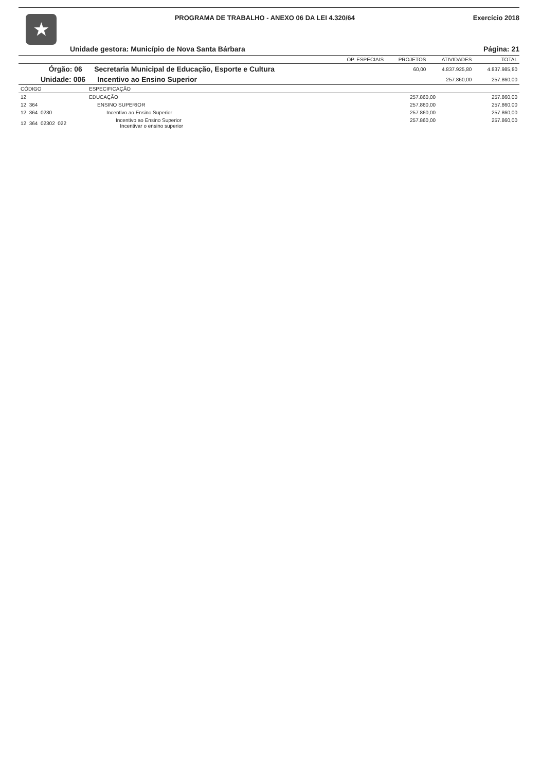★ PROGRAMA DE TRABALHO - ANEXO 06 DA LEI 4.320/64 Exercício 2018
Unidade gestora: Município de Nova Santa Bárbara Página: 21
| | OP. ESPECIAIS | PROJETOS | ATIVIDADES | TOTAL |
| --- | --- | --- | --- | --- |
| Órgão: 06 Secretaria Municipal de Educação, Esporte e Cultura | | 60,00 | 4.837.925,80 | 4.837.985,80 |
| Unidade: 006 Incentivo ao Ensino Superior | | | 257.860,00 | 257.860,00 |
| CÓDIGO | ESPECIFICAÇÃO | | |
| --- | --- | --- | --- |
| 12 | EDUCAÇÃO | 257.860,00 | 257.860,00 |
| 12 364 | ENSINO SUPERIOR | 257.860,00 | 257.860,00 |
| 12 364 0230 | Incentivo ao Ensino Superior | 257.860,00 | 257.860,00 |
| 12 364 02302 022 | Incentivo ao Ensino Superior Incentivar o ensino superior | 257.860,00 | 257.860,00 |